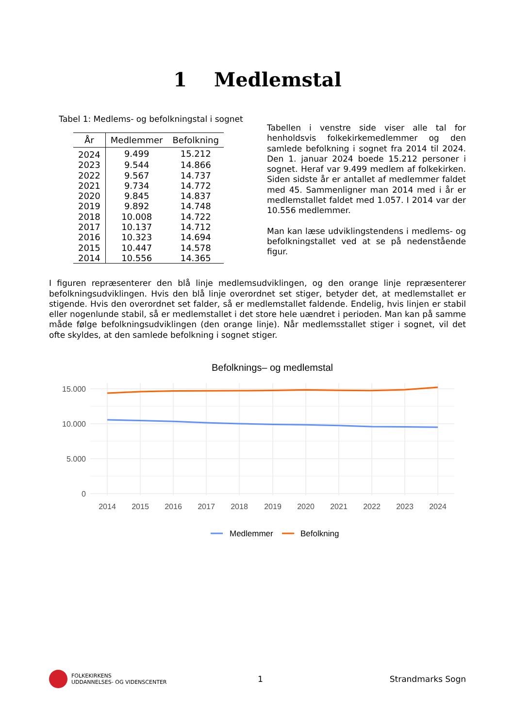1 Medlemstal
Tabel 1: Medlems- og befolkningstal i sognet
| År | Medlemmer | Befolkning |
| --- | --- | --- |
| 2024 | 9.499 | 15.212 |
| 2023 | 9.544 | 14.866 |
| 2022 | 9.567 | 14.737 |
| 2021 | 9.734 | 14.772 |
| 2020 | 9.845 | 14.837 |
| 2019 | 9.892 | 14.748 |
| 2018 | 10.008 | 14.722 |
| 2017 | 10.137 | 14.712 |
| 2016 | 10.323 | 14.694 |
| 2015 | 10.447 | 14.578 |
| 2014 | 10.556 | 14.365 |
Tabellen i venstre side viser alle tal for henholdsvis folkekirkemedlemmer og den samlede befolkning i sognet fra 2014 til 2024. Den 1. januar 2024 boede 15.212 personer i sognet. Heraf var 9.499 medlem af folkekirken. Siden sidste år er antallet af medlemmer faldet med 45. Sammenligner man 2014 med i år er medlemstallet faldet med 1.057. I 2014 var der 10.556 medlemmer.
Man kan læse udviklingstendens i medlems- og befolkningstallet ved at se på nedenstående figur.
I figuren repræsenterer den blå linje medlemsudviklingen, og den orange linje repræsenterer befolkningsudviklingen. Hvis den blå linje overordnet set stiger, betyder det, at medlemstallet er stigende. Hvis den overordnet set falder, så er medlemstallet faldende. Endelig, hvis linjen er stabil eller nogenlunde stabil, så er medlemstallet i det store hele uændret i perioden. Man kan på samme måde følge befolkningsudviklingen (den orange linje). Når medlemsstallet stiger i sognet, vil det ofte skyldes, at den samlede befolkning i sognet stiger.
Befolknings– og medlemstal
15.000
10.000
5.000
0
2014
2015
2016
2017
2018
2019
2020
2021
2022
2023
2024
Medlemmer
Befolkning
FOLKEKIRKENS
UDDANNELSES- OG VIDENSCENTER
1 Strandmarks Sogn